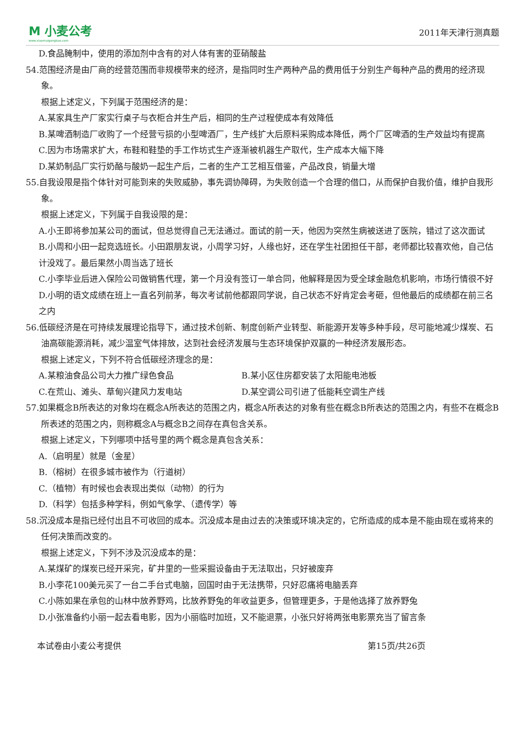M 小麦公考
www.xiaomaigongkao.com
2011年天津行测真题
D.食品腌制中，使用的添加剂中含有的对人体有害的亚硝酸盐
54.范围经济是由厂商的经营范围而非规模带来的经济，是指同时生产两种产品的费用低于分别生产每种产品的费用的经济现象。
根据上述定义，下列属于范围经济的是：
A.某家具生产厂家实行桌子与衣柜合并生产后，相同的生产过程使成本有效降低
B.某啤酒制造厂收购了一个经营亏损的小型啤酒厂，生产线扩大后原料采购成本降低，两个厂区啤酒的生产效益均有提高
C.因为市场需求扩大，布鞋和鞋垫的手工作坊式生产逐渐被机器生产取代，生产成本大幅下降
D.某奶制品厂实行奶酪与酸奶一起生产后，二者的生产工艺相互借鉴，产品改良，销量大增
55.自我设限是指个体针对可能到来的失败威胁，事先调协障碍，为失败创造一个合理的借口，从而保护自我价值，维护自我形象。
根据上述定义，下列属于自我设限的是：
A.小王即将参加某公司的面试，但总觉得自己无法通过。面试的前一天，他因为突然生病被送进了医院，错过了这次面试
B.小周和小田一起竞选班长。小田跟朋友说，小周学习好，人缘也好，还在学生社团担任干部，老师都比较喜欢他，自己估计没戏了。最后果然小周当选了班长
C.小李毕业后进入保险公司做销售代理，第一个月没有签订一单合同，他解释是因为受全球金融危机影响，市场行情很不好
D.小明的语文成绩在班上一直名列前茅，每次考试前他都跟同学说，自己状态不好肯定会考砸，但他最后的成绩都在前三名之内
56.低碳经济是在可持续发展理论指导下，通过技术创新、制度创新产业转型、新能源开发等多种手段，尽可能地减少煤炭、石油高碳能源消耗，减少温室气体排放，达到社会经济发展与生态环境保护双赢的一种经济发展形态。
根据上述定义，下列不符合低碳经济理念的是：
A.某粮油食品公司大力推广绿色食品 B.某小区住房都安装了太阳能电池板
C.在荒山、滩头、草甸兴建风力发电站 D.某空调公司引进了低能耗空调生产线
57.如果概念B所表达的对象均在概念A所表达的范围之内，概念A所表达的对象有些在概念B所表达的范围之内，有些不在概念B所表述的范围之内，则称概念A与概念B之间存在真包含关系。
根据上述定义，下列哪项中括号里的两个概念是真包含关系：
A.（启明星）就是（金星）
B.（榕树）在很多城市被作为（行道树）
C.（植物）有时候也会表现出类似（动物）的行为
D.（科学）包括多种学科，例如气象学、（遗传学）等
58.沉没成本是指已经付出且不可收回的成本。沉没成本是由过去的决策或环境决定的，它所造成的成本是不能由现在或将来的任何决策而改变的。
根据上述定义，下列不涉及沉没成本的是：
A.某煤矿的煤炭已经开采完，矿井里的一些采掘设备由于无法取出，只好被废弃
B.小李花100美元买了一台二手台式电脑，回国时由于无法携带，只好忍痛将电脑丢弃
C.小陈如果在承包的山林中放养野鸡，比放养野兔的年收益更多，但管理更多，于是他选择了放养野兔
D.小张准备约小丽一起去看电影，因为小丽临时加班，又不能退票，小张只好将两张电影票充当了留言条
本试卷由小麦公考提供 第15页/共26页